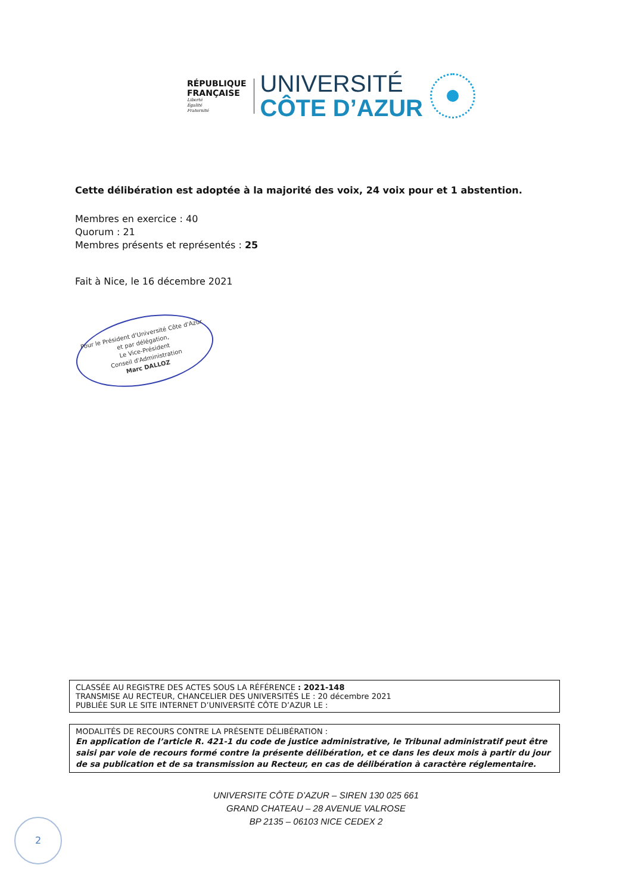RÉPUBLIQUE
FRANÇAISE
Liberté
Égalité
Fraternité
UNIVERSITÉ
CÔTE D’AZUR
Cette délibération est adoptée à la majorité des voix, 24 voix pour et 1 abstention.
Membres en exercice : 40
Quorum : 21
Membres présents et représentés : 25
Fait à Nice, le 16 décembre 2021
Pour le Président d'Université Côte d'Azur
et par délégation,
Le Vice-Président
Conseil d'Administration
Marc DALLOZ
CLASSÉE AU REGISTRE DES ACTES SOUS LA RÉFÉRENCE : 2021-148
TRANSMISE AU RECTEUR, CHANCELIER DES UNIVERSITÉS LE : 20 décembre 2021
PUBLIÉE SUR LE SITE INTERNET D’UNIVERSITÉ CÔTE D’AZUR LE :
MODALITÉS DE RECOURS CONTRE LA PRÉSENTE DÉLIBÉRATION :
En application de l’article R. 421-1 du code de justice administrative, le Tribunal administratif peut être saisi par voie de recours formé contre la présente délibération, et ce dans les deux mois à partir du jour de sa publication et de sa transmission au Recteur, en cas de délibération à caractère réglementaire.
UNIVERSITE CÔTE D’AZUR – SIREN 130 025 661
GRAND CHATEAU – 28 AVENUE VALROSE
BP 2135 – 06103 NICE CEDEX 2
2